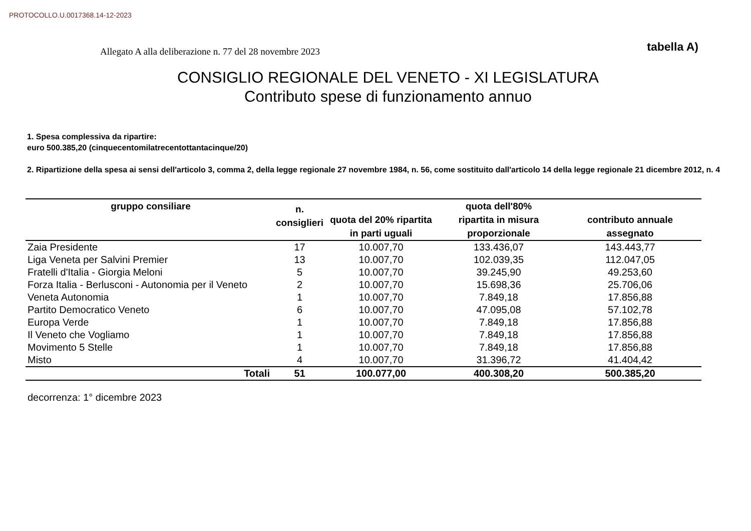PROTOCOLLO.U.0017368.14-12-2023
Allegato A alla deliberazione n. 77 del 28 novembre 2023
tabella A)
CONSIGLIO REGIONALE DEL VENETO - XI LEGISLATURA
Contributo spese di funzionamento annuo
1. Spesa complessiva da ripartire:
euro 500.385,20 (cinquecentomilatrecentottantacinque/20)
2. Ripartizione della spesa ai sensi dell'articolo 3, comma 2, della legge regionale 27 novembre 1984, n. 56, come sostituito dall'articolo 14 della legge regionale 21 dicembre 2012, n. 4
| gruppo consiliare | n. consiglieri | quota del 20% ripartita in parti uguali | quota dell'80% ripartita in misura proporzionale | contributo annuale assegnato |
| --- | --- | --- | --- | --- |
| Zaia Presidente | 17 | 10.007,70 | 133.436,07 | 143.443,77 |
| Liga Veneta per Salvini Premier | 13 | 10.007,70 | 102.039,35 | 112.047,05 |
| Fratelli d'Italia - Giorgia Meloni | 5 | 10.007,70 | 39.245,90 | 49.253,60 |
| Forza Italia - Berlusconi - Autonomia per il Veneto | 2 | 10.007,70 | 15.698,36 | 25.706,06 |
| Veneta Autonomia | 1 | 10.007,70 | 7.849,18 | 17.856,88 |
| Partito Democratico Veneto | 6 | 10.007,70 | 47.095,08 | 57.102,78 |
| Europa Verde | 1 | 10.007,70 | 7.849,18 | 17.856,88 |
| Il Veneto che Vogliamo | 1 | 10.007,70 | 7.849,18 | 17.856,88 |
| Movimento 5 Stelle | 1 | 10.007,70 | 7.849,18 | 17.856,88 |
| Misto | 4 | 10.007,70 | 31.396,72 | 41.404,42 |
| Totali | 51 | 100.077,00 | 400.308,20 | 500.385,20 |
decorrenza: 1° dicembre 2023